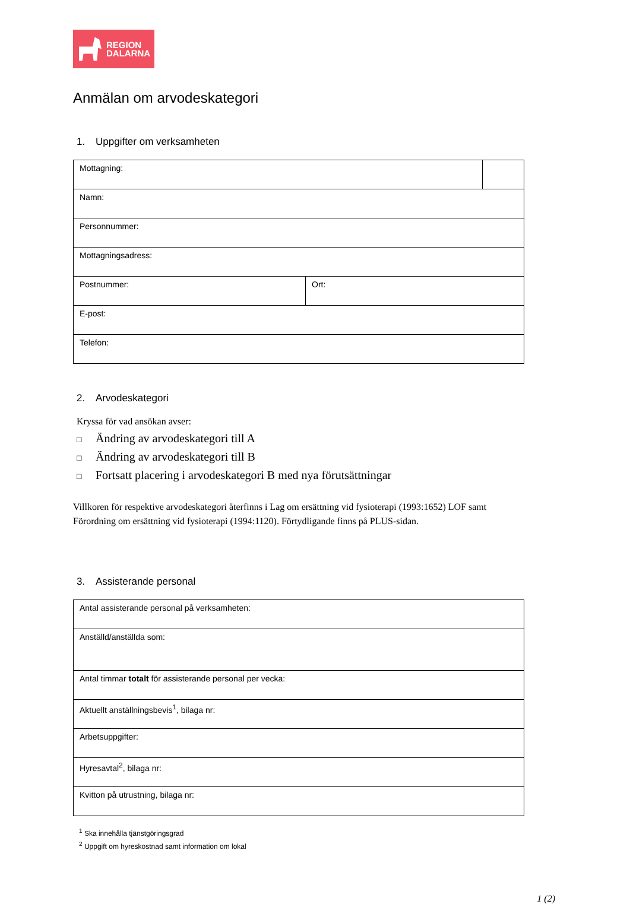REGION
DALARNA
Anmälan om arvodeskategori
1. Uppgifter om verksamheten
| Mottagning: | | |
| Namn: | | |
| Personnummer: | | |
| Mottagningsadress: | | |
| Postnummer: | Ort: | |
| E-post: | | |
| Telefon: | | |
2. Arvodeskategori
Kryssa för vad ansökan avser:
□ Ändring av arvodeskategori till A
□ Ändring av arvodeskategori till B
□ Fortsatt placering i arvodeskategori B med nya förutsättningar
Villkoren för respektive arvodeskategori återfinns i Lag om ersättning vid fysioterapi (1993:1652) LOF samt Förordning om ersättning vid fysioterapi (1994:1120). Förtydligande finns på PLUS-sidan.
3. Assisterande personal
| Antal assisterande personal på verksamheten: |
| Anställd/anställda som: |
| Antal timmar totalt för assisterande personal per vecka: |
| Aktuellt anställningsbevis<sup>1</sup>, bilaga nr: |
| Arbetsuppgifter: |
| Hyresavtal<sup>2</sup>, bilaga nr: |
| Kvitton på utrustning, bilaga nr: |
<sup>1</sup> Ska innehålla tjänstgöringsgrad
<sup>2</sup> Uppgift om hyreskostnad samt information om lokal
1 (2)